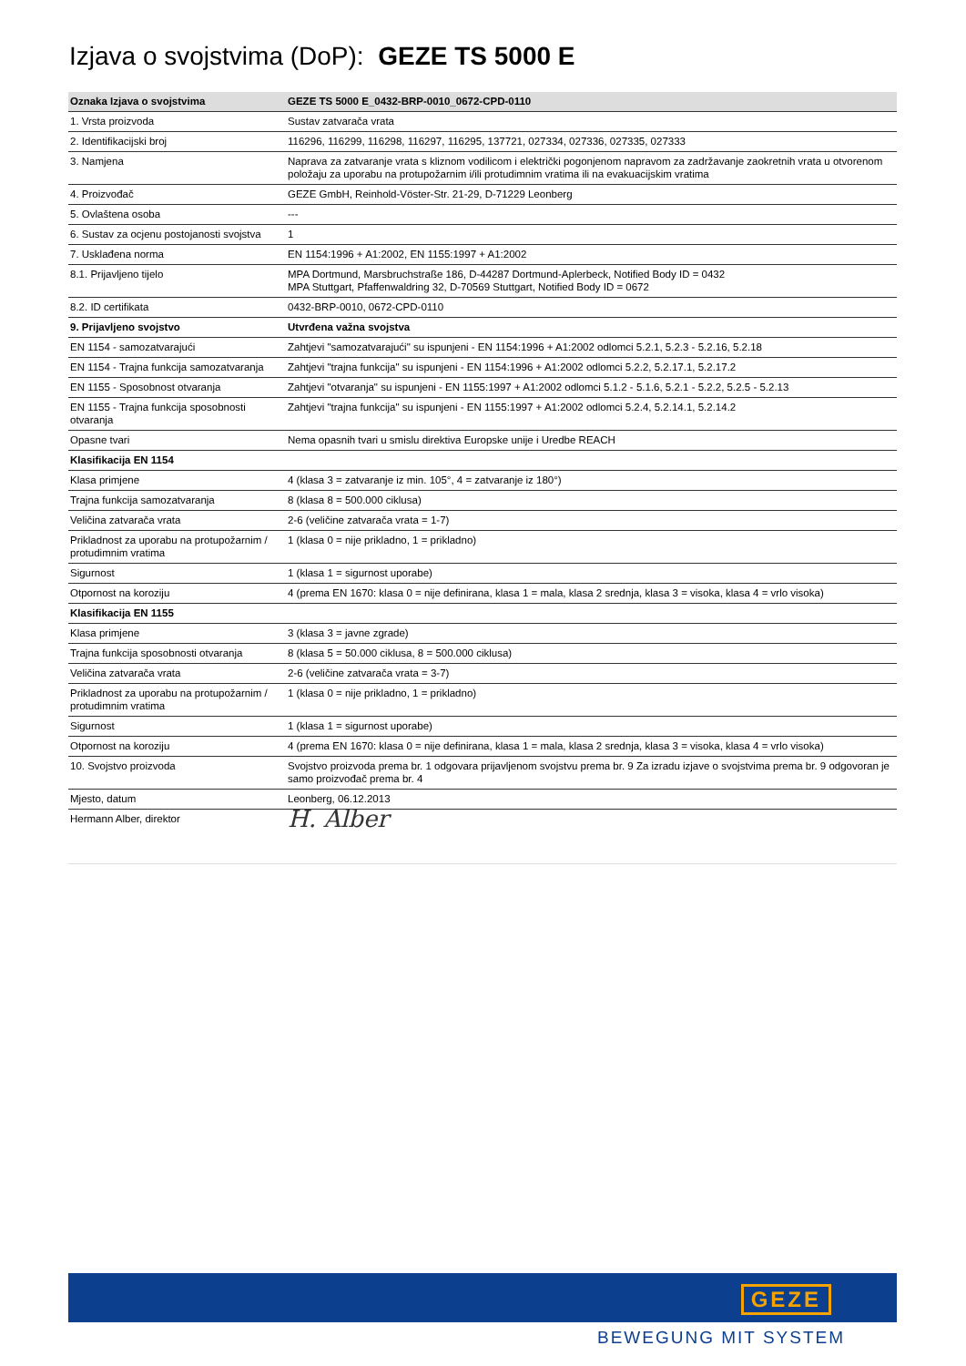Izjava o svojstvima (DoP): GEZE TS 5000 E
| Oznaka Izjava o svojstvima | GEZE TS 5000 E_0432-BRP-0010_0672-CPD-0110 |
| --- | --- |
| 1. Vrsta proizvoda | Sustav zatvarača vrata |
| 2. Identifikacijski broj | 116296, 116299, 116298, 116297, 116295, 137721, 027334, 027336, 027335, 027333 |
| 3. Namjena | Naprava za zatvaranje vrata s kliznom vodilicom i električki pogonjenom napravom za zadržavanje zaokretnih vrata u otvorenom položaju za uporabu na protupožarnim i/ili protudimnim vratima ili na evakuacijskim vratima |
| 4. Proizvođač | GEZE GmbH, Reinhold-Vöster-Str. 21-29, D-71229 Leonberg |
| 5. Ovlaštena osoba | --- |
| 6. Sustav za ocjenu postojanosti svojstva | 1 |
| 7. Usklađena norma | EN 1154:1996 + A1:2002, EN 1155:1997 + A1:2002 |
| 8.1. Prijavljeno tijelo | MPA Dortmund, Marsbruchstraße 186, D-44287 Dortmund-Aplerbeck, Notified Body ID = 0432 MPA Stuttgart, Pfaffenwaldring 32, D-70569 Stuttgart, Notified Body ID = 0672 |
| 8.2. ID certifikata | 0432-BRP-0010, 0672-CPD-0110 |
| 9. Prijavljeno svojstvo | Utvrđena važna svojstva |
| EN 1154 - samozatvarajući | Zahtjevi "samozatvarajući" su ispunjeni - EN 1154:1996 + A1:2002 odlomci 5.2.1, 5.2.3 - 5.2.16, 5.2.18 |
| EN 1154 - Trajna funkcija samozatvaranja | Zahtjevi "trajna funkcija" su ispunjeni - EN 1154:1996 + A1:2002 odlomci 5.2.2, 5.2.17.1, 5.2.17.2 |
| EN 1155 - Sposobnost otvaranja | Zahtjevi "otvaranja" su ispunjeni - EN 1155:1997 + A1:2002 odlomci 5.1.2 - 5.1.6, 5.2.1 - 5.2.2, 5.2.5 - 5.2.13 |
| EN 1155 - Trajna funkcija sposobnosti otvaranja | Zahtjevi "trajna funkcija" su ispunjeni - EN 1155:1997 + A1:2002 odlomci 5.2.4, 5.2.14.1, 5.2.14.2 |
| Opasne tvari | Nema opasnih tvari u smislu direktiva Europske unije i Uredbe REACH |
| Klasifikacija EN 1154 | |
| Klasa primjene | 4 (klasa 3 = zatvaranje iz min. 105°, 4 = zatvaranje iz 180°) |
| Trajna funkcija samozatvaranja | 8 (klasa 8 = 500.000 ciklusa) |
| Veličina zatvarača vrata | 2-6 (veličine zatvarača vrata = 1-7) |
| Prikladnost za uporabu na protupožarnim / protudimnim vratima | 1 (klasa 0 = nije prikladno, 1 = prikladno) |
| Sigurnost | 1 (klasa 1 = sigurnost uporabe) |
| Otpornost na koroziju | 4 (prema EN 1670: klasa 0 = nije definirana, klasa 1 = mala, klasa 2 srednja, klasa 3 = visoka, klasa 4 = vrlo visoka) |
| Klasifikacija EN 1155 | |
| Klasa primjene | 3 (klasa 3 = javne zgrade) |
| Trajna funkcija sposobnosti otvaranja | 8 (klasa 5 = 50.000 ciklusa, 8 = 500.000 ciklusa) |
| Veličina zatvarača vrata | 2-6 (veličine zatvarača vrata = 3-7) |
| Prikladnost za uporabu na protupožarnim / protudimnim vratima | 1 (klasa 0 = nije prikladno, 1 = prikladno) |
| Sigurnost | 1 (klasa 1 = sigurnost uporabe) |
| Otpornost na koroziju | 4 (prema EN 1670: klasa 0 = nije definirana, klasa 1 = mala, klasa 2 srednja, klasa 3 = visoka, klasa 4 = vrlo visoka) |
| 10. Svojstvo proizvoda | Svojstvo proizvoda prema br. 1 odgovara prijavljenom svojstvu prema br. 9 Za izradu izjave o svojstvima prema br. 9 odgovoran je samo proizvođač prema br. 4 |
| Mjesto, datum | Leonberg, 06.12.2013 |
| Hermann Alber, direktor | H. Alber |
GEZE
BEWEGUNG MIT SYSTEM